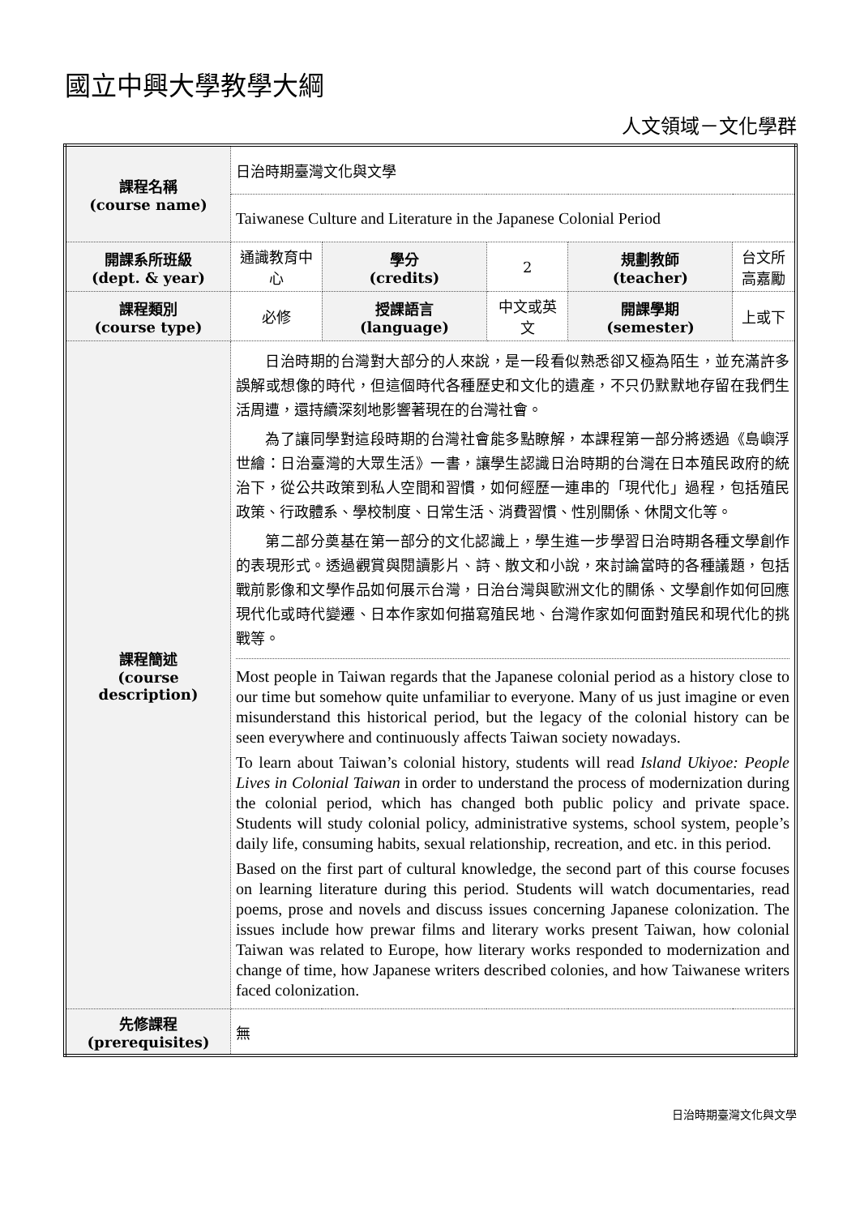國立中興大學教學大綱
人文領域－文化學群
| 課程名稱 (course name) | 日治時期臺灣文化與文學 | | | | |
| | Taiwanese Culture and Literature in the Japanese Colonial Period | | | | |
| 開課系所班級 (dept. & year) | 通識教育中心 | 學分 (credits) | 2 | 規劃教師 (teacher) | 台文所 高嘉勵 |
| 課程類別 (course type) | 必修 | 授課語言 (language) | 中文或英文 | 開課學期 (semester) | 上或下 |
| 課程簡述 (course description) | 日治時期的台灣對大部分的人來說，是一段看似熟悉卻又極為陌生，並充滿許多誤解或想像的時代，但這個時代各種歷史和文化的遺產，不只仍默默地存留在我們生活周遭，還持續深刻地影響著現在的台灣社會。 為了讓同學對這段時期的台灣社會能多點瞭解，本課程第一部分將透過《島嶼浮世繪：日治臺灣的大眾生活》一書，讓學生認識日治時期的台灣在日本殖民政府的統治下，從公共政策到私人空間和習慣，如何經歷一連串的「現代化」過程，包括殖民政策、行政體系、學校制度、日常生活、消費習慣、性別關係、休閒文化等。 第二部分奠基在第一部分的文化認識上，學生進一步學習日治時期各種文學創作的表現形式。透過觀賞與閱讀影片、詩、散文和小說，來討論當時的各種議題，包括戰前影像和文學作品如何展示台灣，日治台灣與歐洲文化的關係、文學創作如何回應現代化或時代變遷、日本作家如何描寫殖民地、台灣作家如何面對殖民和現代化的挑戰等。 Most people in Taiwan regards that the Japanese colonial period as a history close to our time but somehow quite unfamiliar to everyone. Many of us just imagine or even misunderstand this historical period, but the legacy of the colonial history can be seen everywhere and continuously affects Taiwan society nowadays. To learn about Taiwan’s colonial history, students will read Island Ukiyoe: People Lives in Colonial Taiwan in order to understand the process of modernization during the colonial period, which has changed both public policy and private space. Students will study colonial policy, administrative systems, school system, people’s daily life, consuming habits, sexual relationship, recreation, and etc. in this period. Based on the first part of cultural knowledge, the second part of this course focuses on learning literature during this period. Students will watch documentaries, read poems, prose and novels and discuss issues concerning Japanese colonization. The issues include how prewar films and literary works present Taiwan, how colonial Taiwan was related to Europe, how literary works responded to modernization and change of time, how Japanese writers described colonies, and how Taiwanese writers faced colonization. | | | | |
| 先修課程 (prerequisites) | 無 | | | | |
日治時期臺灣文化與文學